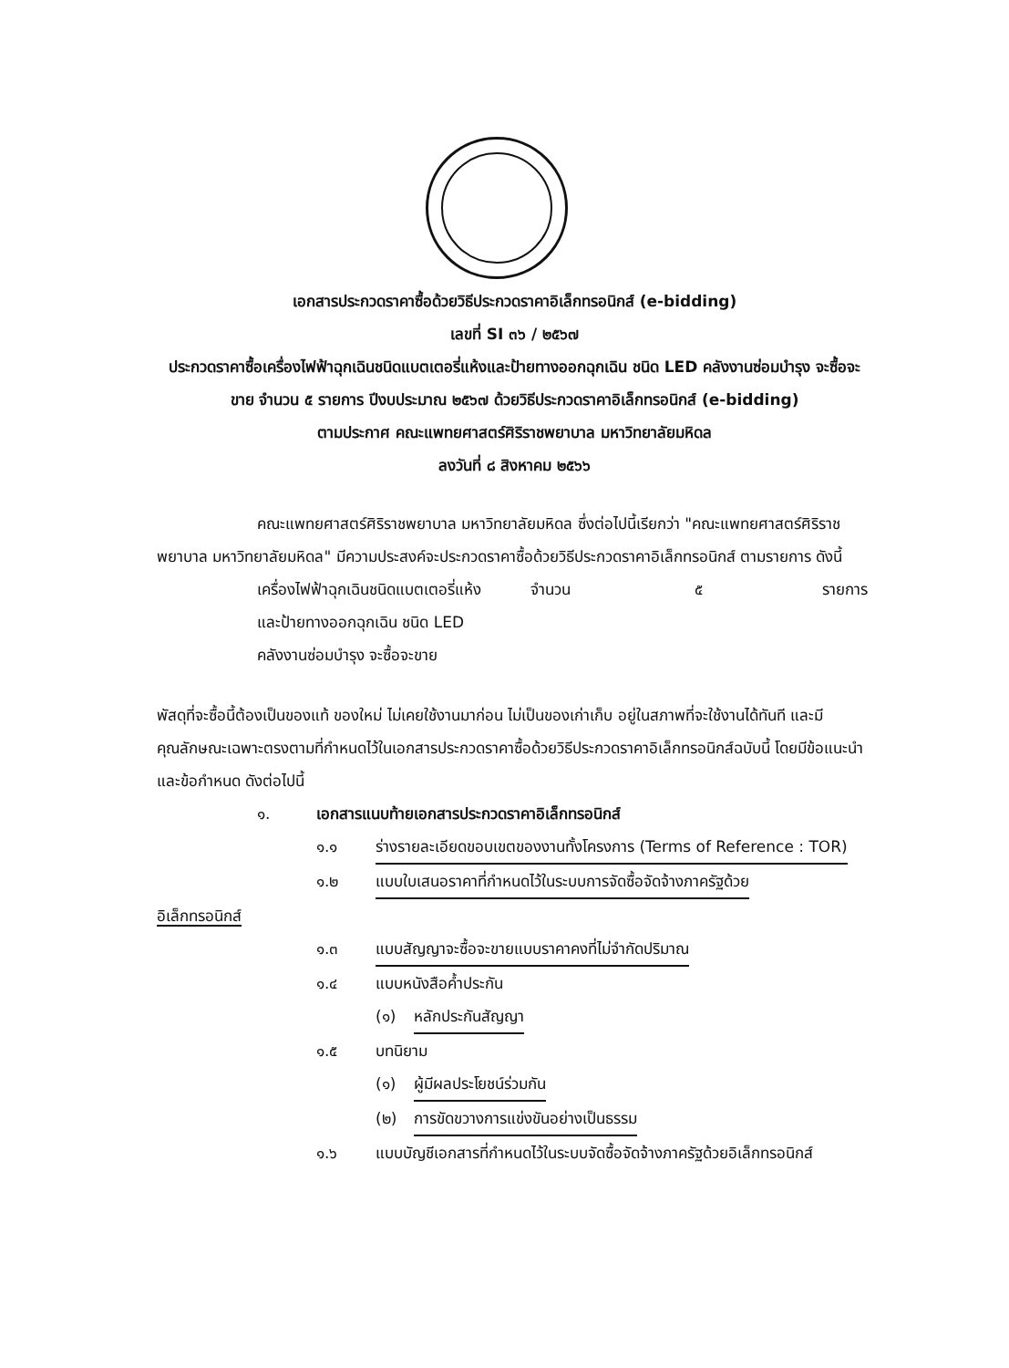เอกสารประกวดราคาซื้อด้วยวิธีประกวดราคาอิเล็กทรอนิกส์ (e-bidding)
เลขที่ SI ๓๖ / ๒๕๖๗
ประกวดราคาซื้อเครื่องไฟฟ้าฉุกเฉินชนิดแบตเตอรี่แห้งและป้ายทางออกฉุกเฉิน ชนิด LED คลังงานซ่อมบำรุง จะซื้อจะขาย จำนวน ๕ รายการ ปีงบประมาณ ๒๕๖๗ ด้วยวิธีประกวดราคาอิเล็กทรอนิกส์ (e-bidding)
ตามประกาศ คณะแพทยศาสตร์ศิริราชพยาบาล มหาวิทยาลัยมหิดล
ลงวันที่ ๘ สิงหาคม ๒๕๖๖
คณะแพทยศาสตร์ศิริราชพยาบาล มหาวิทยาลัยมหิดล ซึ่งต่อไปนี้เรียกว่า "คณะแพทยศาสตร์ศิริราชพยาบาล มหาวิทยาลัยมหิดล" มีความประสงค์จะประกวดราคาซื้อด้วยวิธีประกวดราคาอิเล็กทรอนิกส์ ตามรายการ ดังนี้
เครื่องไฟฟ้าฉุกเฉินชนิดแบตเตอรี่แห้ง จำนวน ๕ รายการ
และป้ายทางออกฉุกเฉิน ชนิด LED
คลังงานซ่อมบำรุง จะซื้อจะขาย
พัสดุที่จะซื้อนี้ต้องเป็นของแท้ ของใหม่ ไม่เคยใช้งานมาก่อน ไม่เป็นของเก่าเก็บ อยู่ในสภาพที่จะใช้งานได้ทันที และมีคุณลักษณะเฉพาะตรงตามที่กำหนดไว้ในเอกสารประกวดราคาซื้อด้วยวิธีประกวดราคาอิเล็กทรอนิกส์ฉบับนี้ โดยมีข้อแนะนำและข้อกำหนด ดังต่อไปนี้
๑. เอกสารแนบท้ายเอกสารประกวดราคาอิเล็กทรอนิกส์
๑.๑ ร่างรายละเอียดขอบเขตของงานทั้งโครงการ (Terms of Reference : TOR)
๑.๒ แบบใบเสนอราคาที่กำหนดไว้ในระบบการจัดซื้อจัดจ้างภาครัฐด้วย
อิเล็กทรอนิกส์
๑.๓ แบบสัญญาจะซื้อจะขายแบบราคาคงที่ไม่จำกัดปริมาณ
๑.๔ แบบหนังสือค้ำประกัน
(๑) หลักประกันสัญญา
๑.๕ บทนิยาม
(๑) ผู้มีผลประโยชน์ร่วมกัน
(๒) การขัดขวางการแข่งขันอย่างเป็นธรรม
๑.๖ แบบบัญชีเอกสารที่กำหนดไว้ในระบบจัดซื้อจัดจ้างภาครัฐด้วยอิเล็กทรอนิกส์